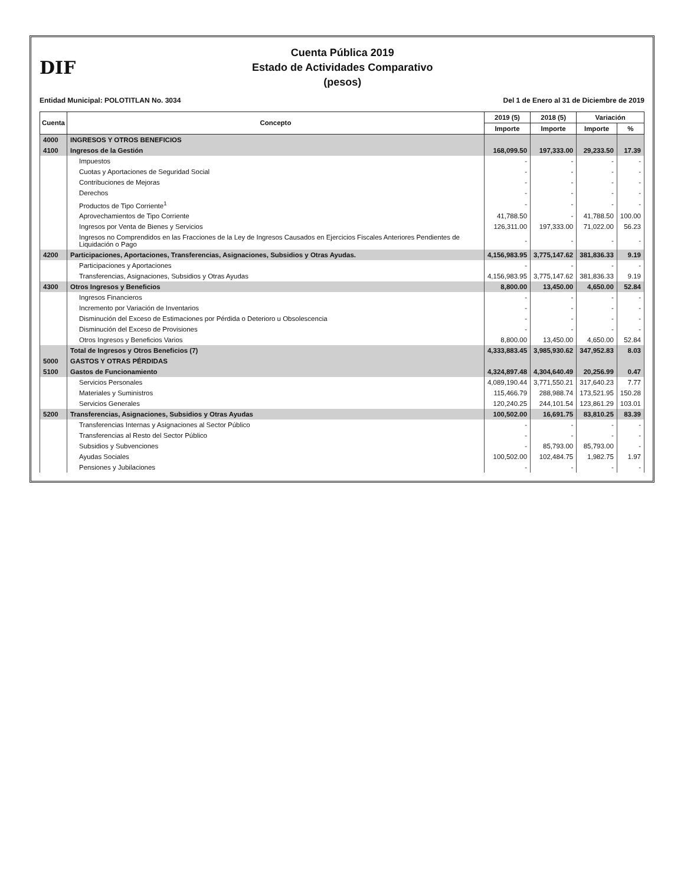DIF
Cuenta Pública 2019
Estado de Actividades Comparativo
(pesos)
Entidad Municipal: POLOTITLAN No. 3034 Del 1 de Enero al 31 de Diciembre de 2019
| Cuenta | Concepto | 2019 (5) | 2018 (5) | Variación | |
| --- | --- | --- | --- | --- | --- |
| | | Importe | Importe | Importe | % |
| 4000 | INGRESOS Y OTROS BENEFICIOS | | | | |
| 4100 | Ingresos de la Gestión | 168,099.50 | 197,333.00 | 29,233.50 | 17.39 |
| | Impuestos | - | - | - | - |
| | Cuotas y Aportaciones de Seguridad Social | - | - | - | - |
| | Contribuciones de Mejoras | - | - | - | - |
| | Derechos | - | - | - | - |
| | Productos de Tipo Corriente<sup>1</sup> | - | - | - | - |
| | Aprovechamientos de Tipo Corriente | 41,788.50 | - | 41,788.50 | 100.00 |
| | Ingresos por Venta de Bienes y Servicios | 126,311.00 | 197,333.00 | 71,022.00 | 56.23 |
| | Ingresos no Comprendidos en las Fracciones de la Ley de Ingresos Causados en Ejercicios Fiscales Anteriores Pendientes de Liquidación o Pago | - | - | - | - |
| 4200 | Participaciones, Aportaciones, Transferencias, Asignaciones, Subsidios y Otras Ayudas. | 4,156,983.95 | 3,775,147.62 | 381,836.33 | 9.19 |
| | Participaciones y Aportaciones | - | - | - | - |
| | Transferencias, Asignaciones, Subsidios y Otras Ayudas | 4,156,983.95 | 3,775,147.62 | 381,836.33 | 9.19 |
| 4300 | Otros Ingresos y Beneficios | 8,800.00 | 13,450.00 | 4,650.00 | 52.84 |
| | Ingresos Financieros | - | - | - | - |
| | Incremento por Variación de Inventarios | - | - | - | - |
| | Disminución del Exceso de Estimaciones por Pérdida o Deterioro u Obsolescencia | - | - | - | - |
| | Disminución del Exceso de Provisiones | - | - | - | - |
| | Otros Ingresos y Beneficios Varios | 8,800.00 | 13,450.00 | 4,650.00 | 52.84 |
| | Total de Ingresos y Otros Beneficios (7) | 4,333,883.45 | 3,985,930.62 | 347,952.83 | 8.03 |
| 5000 | GASTOS Y OTRAS PÉRDIDAS | | | | |
| 5100 | Gastos de Funcionamiento | 4,324,897.48 | 4,304,640.49 | 20,256.99 | 0.47 |
| | Servicios Personales | 4,089,190.44 | 3,771,550.21 | 317,640.23 | 7.77 |
| | Materiales y Suministros | 115,466.79 | 288,988.74 | 173,521.95 | 150.28 |
| | Servicios Generales | 120,240.25 | 244,101.54 | 123,861.29 | 103.01 |
| 5200 | Transferencias, Asignaciones, Subsidios y Otras Ayudas | 100,502.00 | 16,691.75 | 83,810.25 | 83.39 |
| | Transferencias Internas y Asignaciones al Sector Público | - | - | - | - |
| | Transferencias al Resto del Sector Público | - | - | - | - |
| | Subsidios y Subvenciones | - | 85,793.00 | 85,793.00 | - |
| | Ayudas Sociales | 100,502.00 | 102,484.75 | 1,982.75 | 1.97 |
| | Pensiones y Jubilaciones | - | - | - | - |
​